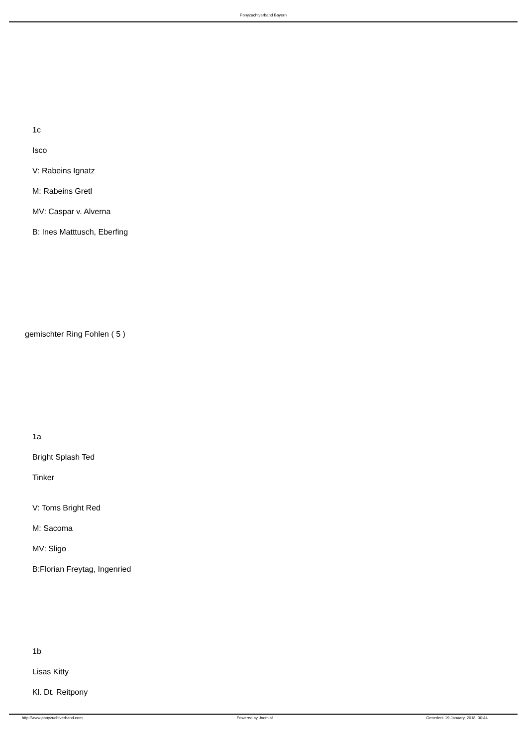Ponyzuchtverband Bayern
1c
Isco
V: Rabeins Ignatz
M: Rabeins Gretl
MV: Caspar v. Alverna
B: Ines Matttusch, Eberfing
gemischter Ring Fohlen ( 5 )
1a
Bright Splash Ted
Tinker
V: Toms Bright Red
M: Sacoma
MV: Sligo
B:Florian Freytag, Ingenried
1b
Lisas Kitty
Kl. Dt. Reitpony
http://www.ponyzuchtverband.com Powered by Joomla! Generiert: 19 January, 2018, 00:44